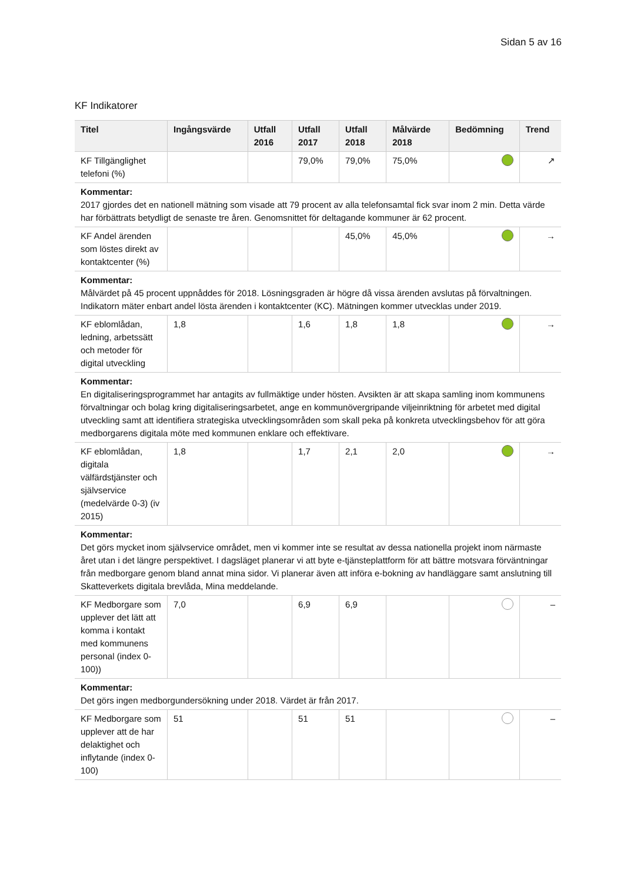Sidan 5 av 16
KF Indikatorer
| Titel | Ingångsvärde | Utfall 2016 | Utfall 2017 | Utfall 2018 | Målvärde 2018 | Bedömning | Trend |
| --- | --- | --- | --- | --- | --- | --- | --- |
| KF Tillgänglighet telefoni (%) | | | 79,0% | 79,0% | 75,0% | | ↗ |
| Kommentar: 2017 gjordes det en nationell mätning som visade att 79 procent av alla telefonsamtal fick svar inom 2 min. Detta värde har förbättrats betydligt de senaste tre åren. Genomsnittet för deltagande kommuner är 62 procent. | | | | | | | |
| KF Andel ärenden som löstes direkt av kontaktcenter (%) | | | | 45,0% | 45,0% | | → |
| Kommentar: Målvärdet på 45 procent uppnåddes för 2018. Lösningsgraden är högre då vissa ärenden avslutas på förvaltningen. Indikatorn mäter enbart andel lösta ärenden i kontaktcenter (KC). Mätningen kommer utvecklas under 2019. | | | | | | | |
| KF eblomlådan, ledning, arbetssätt och metoder för digital utveckling | 1,8 | | 1,6 | 1,8 | 1,8 | | → |
| Kommentar: En digitaliseringsprogrammet har antagits av fullmäktige under hösten. Avsikten är att skapa samling inom kommunens förvaltningar och bolag kring digitaliseringsarbetet, ange en kommunövergripande viljeinriktning för arbetet med digital utveckling samt att identifiera strategiska utvecklingsområden som skall peka på konkreta utvecklingsbehov för att göra medborgarens digitala möte med kommunen enklare och effektivare. | | | | | | | |
| KF eblomlådan, digitala välfärdstjänster och självservice (medelvärde 0-3) (iv 2015) | 1,8 | | 1,7 | 2,1 | 2,0 | | → |
| Kommentar: Det görs mycket inom självservice området, men vi kommer inte se resultat av dessa nationella projekt inom närmaste året utan i det längre perspektivet. I dagsläget planerar vi att byte e-tjänsteplattform för att bättre motsvara förväntningar från medborgare genom bland annat mina sidor. Vi planerar även att införa e-bokning av handläggare samt anslutning till Skatteverkets digitala brevlåda, Mina meddelande. | | | | | | | |
| KF Medborgare som upplever det lätt att komma i kontakt med kommunens personal (index 0-100)) | 7,0 | | 6,9 | 6,9 | | | – |
| Kommentar: Det görs ingen medborgundersökning under 2018. Värdet är från 2017. | | | | | | | |
| KF Medborgare som upplever att de har delaktighet och inflytande (index 0-100) | 51 | | 51 | 51 | | | – |